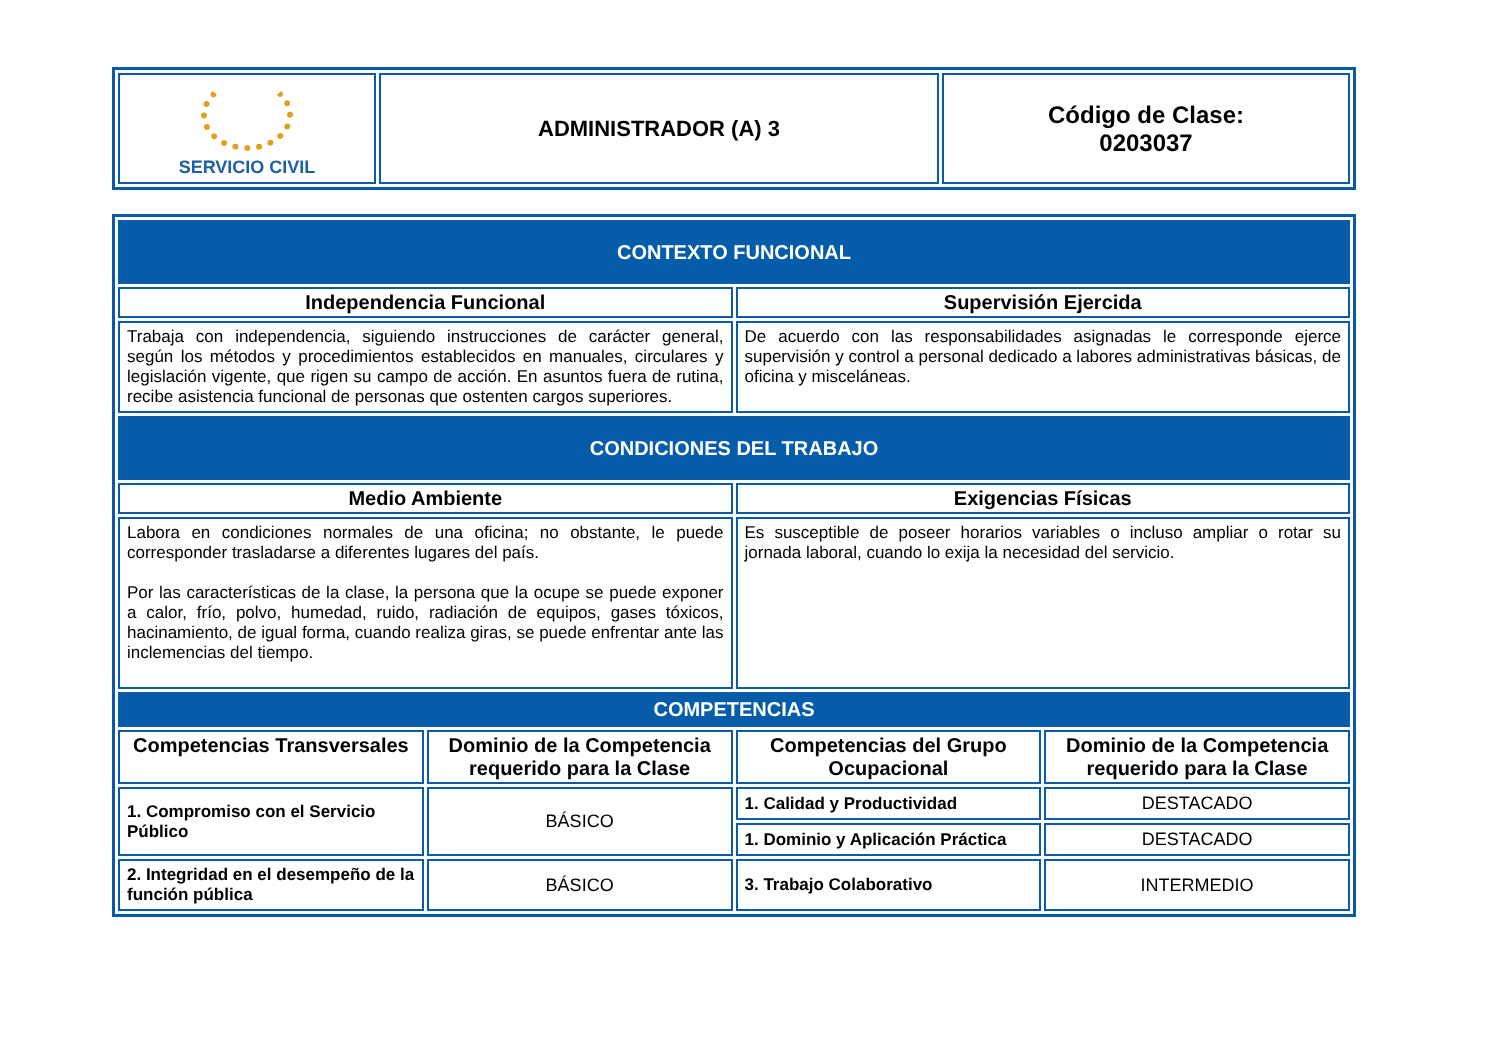| SERVICIO CIVIL | ADMINISTRADOR (A) 3 | Código de Clase: 0203037 |
| CONTEXTO FUNCIONAL | | | |
| Independencia Funcional | | Supervisión Ejercida | |
| Trabaja con independencia, siguiendo instrucciones de carácter general, según los métodos y procedimientos establecidos en manuales, circulares y legislación vigente, que rigen su campo de acción. En asuntos fuera de rutina, recibe asistencia funcional de personas que ostenten cargos superiores. | | De acuerdo con las responsabilidades asignadas le corresponde ejerce supervisión y control a personal dedicado a labores administrativas básicas, de oficina y misceláneas. | |
| CONDICIONES DEL TRABAJO | | | |
| Medio Ambiente | | Exigencias Físicas | |
| Labora en condiciones normales de una oficina; no obstante, le puede corresponder trasladarse a diferentes lugares del país. Por las características de la clase, la persona que la ocupe se puede exponer a calor, frío, polvo, humedad, ruido, radiación de equipos, gases tóxicos, hacinamiento, de igual forma, cuando realiza giras, se puede enfrentar ante las inclemencias del tiempo. | | Es susceptible de poseer horarios variables o incluso ampliar o rotar su jornada laboral, cuando lo exija la necesidad del servicio. | |
| COMPETENCIAS | | | |
| Competencias Transversales | Dominio de la Competencia requerido para la Clase | Competencias del Grupo Ocupacional | Dominio de la Competencia requerido para la Clase |
| 1. Compromiso con el Servicio Público | BÁSICO | 1. Calidad y Productividad | DESTACADO |
| | | 1. Dominio y Aplicación Práctica | DESTACADO |
| 2. Integridad en el desempeño de la función pública | BÁSICO | 3. Trabajo Colaborativo | INTERMEDIO |